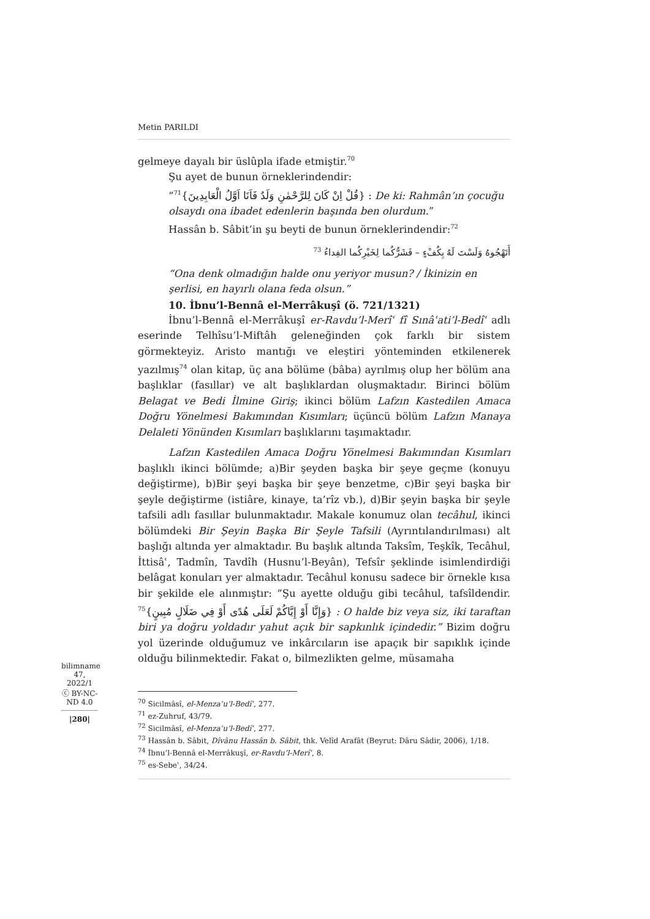Metin PARILDI
gelmeye dayalı bir üslûpla ifade etmiştir.<sup>70</sup>
Şu ayet de bunun örneklerindendir:
“<sup>71</sup>{قُلْ اِنْ كَانَ لِلرَّحْمٰنِ وَلَدٌ فَاَنَا اَوَّلُ الْعَابِدِينَ} : De ki: Rahmân’ın çocuğu olsaydı ona ibadet edenlerin başında ben olurdum.”
Hassân b. Sâbit’in şu beyti de bunun örneklerindendir:<sup>72</sup>
أَتَهْجُوهُ وَلَسْتَ لَهُ بِكُفْءٍ – فَشَرُّكُما لِخَيْرِكُما الفِداءُ <sup>73</sup>
“Ona denk olmadığın halde onu yeriyor musun? / İkinizin en şerlisi, en hayırlı olana feda olsun.”
10. İbnu’l-Bennâ el-Merrâkuşî (ö. 721/1321)
İbnu’l-Bennâ el-Merrâkuşî er-Ravdu’l-Merîʿ fî Sınâʿati’l-Bedîʿ adlı eserinde Telhîsu’l-Miftâh geleneğinden çok farklı bir sistem görmekteyiz. Aristo mantığı ve eleştiri yönteminden etkilenerek yazılmış<sup>74</sup> olan kitap, üç ana bölüme (bâba) ayrılmış olup her bölüm ana başlıklar (fasıllar) ve alt başlıklardan oluşmaktadır. Birinci bölüm Belagat ve Bedi İlmine Giriş; ikinci bölüm Lafzın Kastedilen Amaca Doğru Yönelmesi Bakımından Kısımları; üçüncü bölüm Lafzın Manaya Delaleti Yönünden Kısımları başlıklarını taşımaktadır.
Lafzın Kastedilen Amaca Doğru Yönelmesi Bakımından Kısımları başlıklı ikinci bölümde; a)Bir şeyden başka bir şeye geçme (konuyu değiştirme), b)Bir şeyi başka bir şeye benzetme, c)Bir şeyi başka bir şeyle değiştirme (istiâre, kinaye, ta’rîz vb.), d)Bir şeyin başka bir şeyle tafsili adlı fasıllar bulunmaktadır. Makale konumuz olan tecâhul, ikinci bölümdeki Bir Şeyin Başka Bir Şeyle Tafsili (Ayrıntılandırılması) alt başlığı altında yer almaktadır. Bu başlık altında Taksîm, Teşkîk, Tecâhul, İttisâʿ, Tadmîn, Tavdîh (Husnu’l-Beyân), Tefsîr şeklinde isimlendirdiği belâgat konuları yer almaktadır. Tecâhul konusu sadece bir örnekle kısa bir şekilde ele alınmıştır: “Şu ayette olduğu gibi tecâhul, tafsîldendir. <sup>75</sup>{وَإِنَّا أَوْ إِيَّاكُمْ لَعَلَى هُدًى أَوْ فِي ضَلَالٍ مُبِينٍ} : O halde biz veya siz, iki taraftan biri ya doğru yoldadır yahut açık bir sapkınlık içindedir.” Bizim doğru yol üzerinde olduğumuz ve inkârcıların ise apaçık bir sapıklık içinde olduğu bilinmektedir. Fakat o, bilmezlikten gelme, müsamaha
<sup>70</sup> Sicilmâsî, el-Menzaʿu’l-Bedîʿ, 277.
<sup>71</sup> ez-Zuhruf, 43/79.
<sup>72</sup> Sicilmâsî, el-Menzaʿu’l-Bedîʿ, 277.
<sup>73</sup> Hassân b. Sâbit, Dîvânu Hassân b. Sâbit, thk. Velîd Arafât (Beyrut: Dâru Sâdir, 2006), 1/18.
<sup>74</sup> İbnu’l-Bennâ el-Merrâkuşî, er-Ravdu’l-Merîʿ, 8.
<sup>75</sup> es-Sebeʾ, 34/24.
bilimname
47, 2022/1
ⓒ BY-NC-ND 4.0
|280|